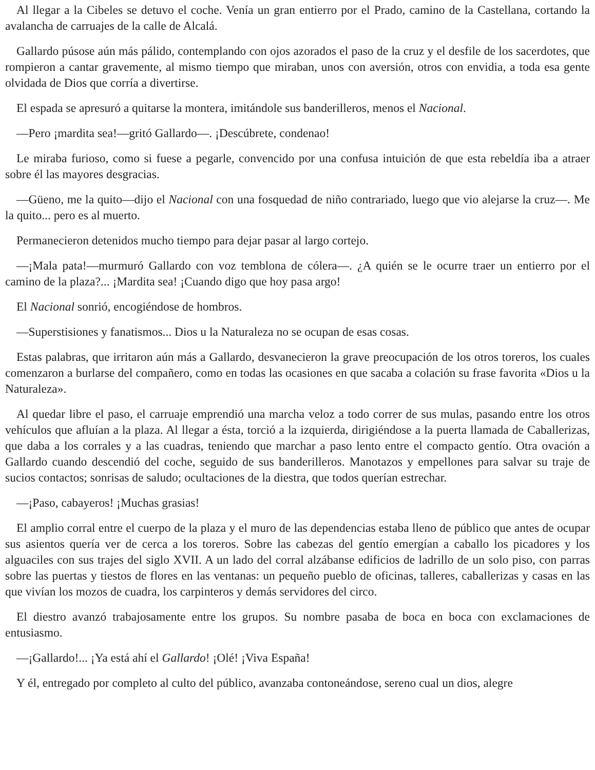Al llegar a la Cibeles se detuvo el coche. Venía un gran entierro por el Prado, camino de la Castellana, cortando la avalancha de carruajes de la calle de Alcalá.
Gallardo púsose aún más pálido, contemplando con ojos azorados el paso de la cruz y el desfile de los sacerdotes, que rompieron a cantar gravemente, al mismo tiempo que miraban, unos con aversión, otros con envidia, a toda esa gente olvidada de Dios que corría a divertirse.
El espada se apresuró a quitarse la montera, imitándole sus banderilleros, menos el Nacional.
—Pero ¡mardita sea!—gritó Gallardo—. ¡Descúbrete, condenao!
Le miraba furioso, como si fuese a pegarle, convencido por una confusa intuición de que esta rebeldía iba a atraer sobre él las mayores desgracias.
—Güeno, me la quito—dijo el Nacional con una fosquedad de niño contrariado, luego que vio alejarse la cruz—. Me la quito... pero es al muerto.
Permanecieron detenidos mucho tiempo para dejar pasar al largo cortejo.
—¡Mala pata!—murmuró Gallardo con voz temblona de cólera—. ¿A quién se le ocurre traer un entierro por el camino de la plaza?... ¡Mardita sea! ¡Cuando digo que hoy pasa argo!
El Nacional sonrió, encogiéndose de hombros.
—Superstisiones y fanatismos... Dios u la Naturaleza no se ocupan de esas cosas.
Estas palabras, que irritaron aún más a Gallardo, desvanecieron la grave preocupación de los otros toreros, los cuales comenzaron a burlarse del compañero, como en todas las ocasiones en que sacaba a colación su frase favorita «Dios u la Naturaleza».
Al quedar libre el paso, el carruaje emprendió una marcha veloz a todo correr de sus mulas, pasando entre los otros vehículos que afluían a la plaza. Al llegar a ésta, torció a la izquierda, dirigiéndose a la puerta llamada de Caballerizas, que daba a los corrales y a las cuadras, teniendo que marchar a paso lento entre el compacto gentío. Otra ovación a Gallardo cuando descendió del coche, seguido de sus banderilleros. Manotazos y empellones para salvar su traje de sucios contactos; sonrisas de saludo; ocultaciones de la diestra, que todos querían estrechar.
—¡Paso, cabayeros! ¡Muchas grasias!
El amplio corral entre el cuerpo de la plaza y el muro de las dependencias estaba lleno de público que antes de ocupar sus asientos quería ver de cerca a los toreros. Sobre las cabezas del gentío emergían a caballo los picadores y los alguaciles con sus trajes del siglo XVII. A un lado del corral alzábanse edificios de ladrillo de un solo piso, con parras sobre las puertas y tiestos de flores en las ventanas: un pequeño pueblo de oficinas, talleres, caballerizas y casas en las que vivían los mozos de cuadra, los carpinteros y demás servidores del circo.
El diestro avanzó trabajosamente entre los grupos. Su nombre pasaba de boca en boca con exclamaciones de entusiasmo.
—¡Gallardo!... ¡Ya está ahí el Gallardo! ¡Olé! ¡Viva España!
Y él, entregado por completo al culto del público, avanzaba contoneándose, sereno cual un dios, alegre